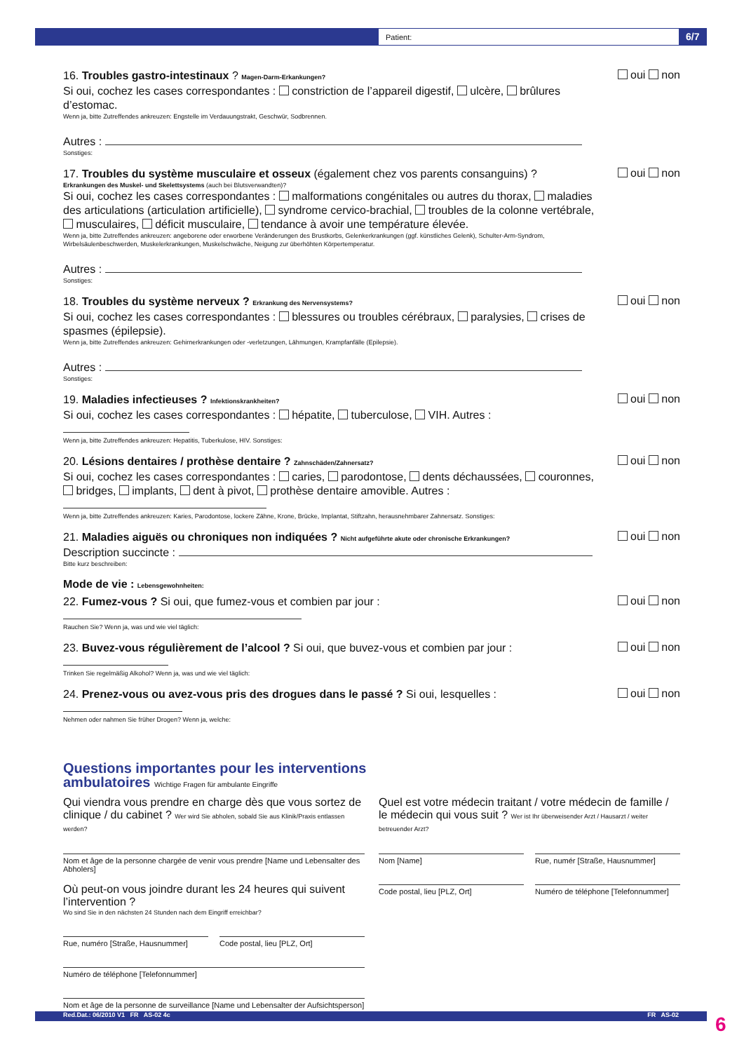Patient: 6/7
16. Troubles gastro-intestinaux ? Magen-Darm-Erkankungen?
Si oui, cochez les cases correspondantes : constriction de l’appareil digestif, ulcère, brûlures d’estomac.
Wenn ja, bitte Zutreffendes ankreuzen: Engstelle im Verdauungstrakt, Geschwür, Sodbrennen.
Autres :
Sonstiges:
oui non
17. Troubles du système musculaire et osseux (également chez vos parents consanguins) ?
Erkrankungen des Muskel- und Skelettsystems (auch bei Blutsverwandten)?
Si oui, cochez les cases correspondantes : malformations congénitales ou autres du thorax, maladies des articulations (articulation artificielle), syndrome cervico-brachial, troubles de la colonne vertébrale, musculaires, déficit musculaire, tendance à avoir une température élevée.
Wenn ja, bitte Zutreffendes ankreuzen: angeborene oder erworbene Veränderungen des Brustkorbs, Gelenkerkrankungen (ggf. künstliches Gelenk), Schulter-Arm-Syndrom, Wirbelsäulenbeschwerden, Muskelerkrankungen, Muskelschwäche, Neigung zur überhöhten Körpertemperatur.
Autres :
Sonstiges:
oui non
18. Troubles du système nerveux ? Erkrankung des Nervensystems?
Si oui, cochez les cases correspondantes : blessures ou troubles cérébraux, paralysies, crises de spasmes (épilepsie).
Wenn ja, bitte Zutreffendes ankreuzen: Gehirnerkrankungen oder -verletzungen, Lähmungen, Krampfanfälle (Epilepsie).
Autres :
Sonstiges:
oui non
19. Maladies infectieuses ? Infektionskrankheiten?
Si oui, cochez les cases correspondantes : hépatite, tuberculose, VIH. Autres :
Wenn ja, bitte Zutreffendes ankreuzen: Hepatitis, Tuberkulose, HIV. Sonstiges:
oui non
20. Lésions dentaires / prothèse dentaire ? Zahnschäden/Zahnersatz?
Si oui, cochez les cases correspondantes : caries, parodontose, dents déchaussées, couronnes, bridges, implants, dent à pivot, prothèse dentaire amovible. Autres :
Wenn ja, bitte Zutreffendes ankreuzen: Karies, Parodontose, lockere Zähne, Krone, Brücke, Implantat, Stiftzahn, herausnehmbarer Zahnersatz. Sonstiges:
oui non
21. Maladies aiguës ou chroniques non indiquées ? Nicht aufgeführte akute oder chronische Erkrankungen?
Description succincte :
Bitte kurz beschreiben:
oui non
Mode de vie : Lebensgewohnheiten:
22. Fumez-vous ? Si oui, que fumez-vous et combien par jour :
Rauchen Sie? Wenn ja, was und wie viel täglich:
oui non
23. Buvez-vous régulièrement de l’alcool ? Si oui, que buvez-vous et combien par jour :
Trinken Sie regelmäßig Alkohol? Wenn ja, was und wie viel täglich:
oui non
24. Prenez-vous ou avez-vous pris des drogues dans le passé ? Si oui, lesquelles :
Nehmen oder nahmen Sie früher Drogen? Wenn ja, welche:
oui non
Questions importantes pour les interventions
ambulatoires Wichtige Fragen für ambulante Eingriffe
Qui viendra vous prendre en charge dès que vous sortez de clinique / du cabinet ? Wer wird Sie abholen, sobald Sie aus Klinik/Praxis entlassen werden?
Nom et âge de la personne chargée de venir vous prendre [Name und Lebensalter des Abholers]
Où peut-on vous joindre durant les 24 heures qui suivent l’intervention ?
Wo sind Sie in den nächsten 24 Stunden nach dem Eingriff erreichbar?
Rue, numéro [Straße, Hausnummer]
Code postal, lieu [PLZ, Ort]
Numéro de téléphone [Telefonnummer]
Nom et âge de la personne de surveillance [Name und Lebensalter der Aufsichtsperson]
Quel est votre médecin traitant / votre médecin de famille / le médecin qui vous suit ? Wer ist Ihr überweisender Arzt / Hausarzt / weiter betreuender Arzt?
Nom [Name] Rue, numér [Straße, Hausnummer]
Code postal, lieu [PLZ, Ort] Numéro de téléphone [Telefonnummer]
Red.Dat.: 06/2010 V1 FR AS-02 4c FR AS-02 6